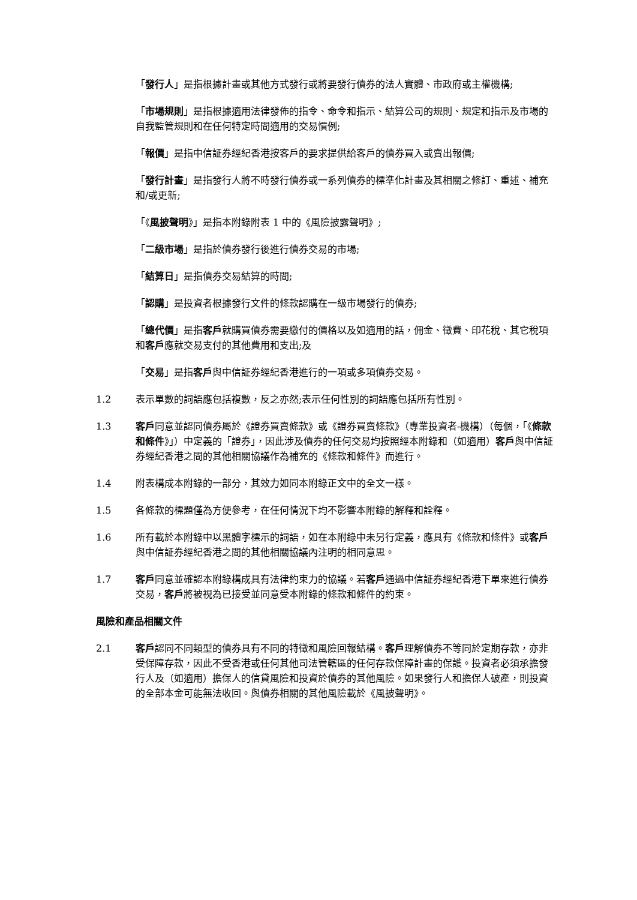「發行人」是指根據計畫或其他方式發行或將要發行債券的法人實體、市政府或主權機構;
「市場規則」是指根據適用法律發佈的指令、命令和指示、結算公司的規則、規定和指示及市場的自我監管規則和在任何特定時間適用的交易慣例;
「報價」是指中信証券經紀香港按客戶的要求提供給客戶的債券買入或賣出報價;
「發行計畫」是指發行人將不時發行債券或一系列債券的標準化計畫及其相關之修訂、重述、補充和/或更新;
「《風披聲明》」是指本附錄附表 1 中的《風險披露聲明》;
「二級市場」是指於債券發行後進行債券交易的市場;
「結算日」是指債券交易結算的時間;
「認購」是投資者根據發行文件的條款認購在一級市場發行的債券;
「總代價」是指客戶就購買債券需要繳付的價格以及如適用的話，佣金、徵費、印花稅、其它稅項和客戶應就交易支付的其他費用和支出;及
「交易」是指客戶與中信証券經紀香港進行的一項或多項債券交易。
1.2 表示單數的詞語應包括複數，反之亦然;表示任何性別的詞語應包括所有性別。
1.3 客戶同意並認同債券屬於《證券買賣條款》或《證券買賣條款》（專業投資者-機構）（每個，「《條款和條件》」）中定義的「證券」，因此涉及債券的任何交易均按照經本附錄和（如適用）客戶與中信証券經紀香港之間的其他相關協議作為補充的《條款和條件》而進行。
1.4 附表構成本附錄的一部分，其效力如同本附錄正文中的全文一樣。
1.5 各條款的標題僅為方便參考，在任何情況下均不影響本附錄的解釋和詮釋。
1.6 所有載於本附錄中以黑體字標示的詞語，如在本附錄中未另行定義，應具有《條款和條件》或客戶與中信証券經紀香港之間的其他相關協議內注明的相同意思。
1.7 客戶同意並確認本附錄構成具有法律約束力的協議。若客戶通過中信証券經紀香港下單來進行債券交易，客戶將被視為已接受並同意受本附錄的條款和條件的約束。
風險和產品相關文件
2.1 客戶認同不同類型的債券具有不同的特徵和風險回報結構。客戶理解債券不等同於定期存款，亦非受保障存款，因此不受香港或任何其他司法管轄區的任何存款保障計畫的保護。投資者必須承擔發行人及（如適用）擔保人的信貸風險和投資於債券的其他風險。如果發行人和擔保人破產，則投資的全部本金可能無法收回。與債券相關的其他風險載於《風披聲明》。